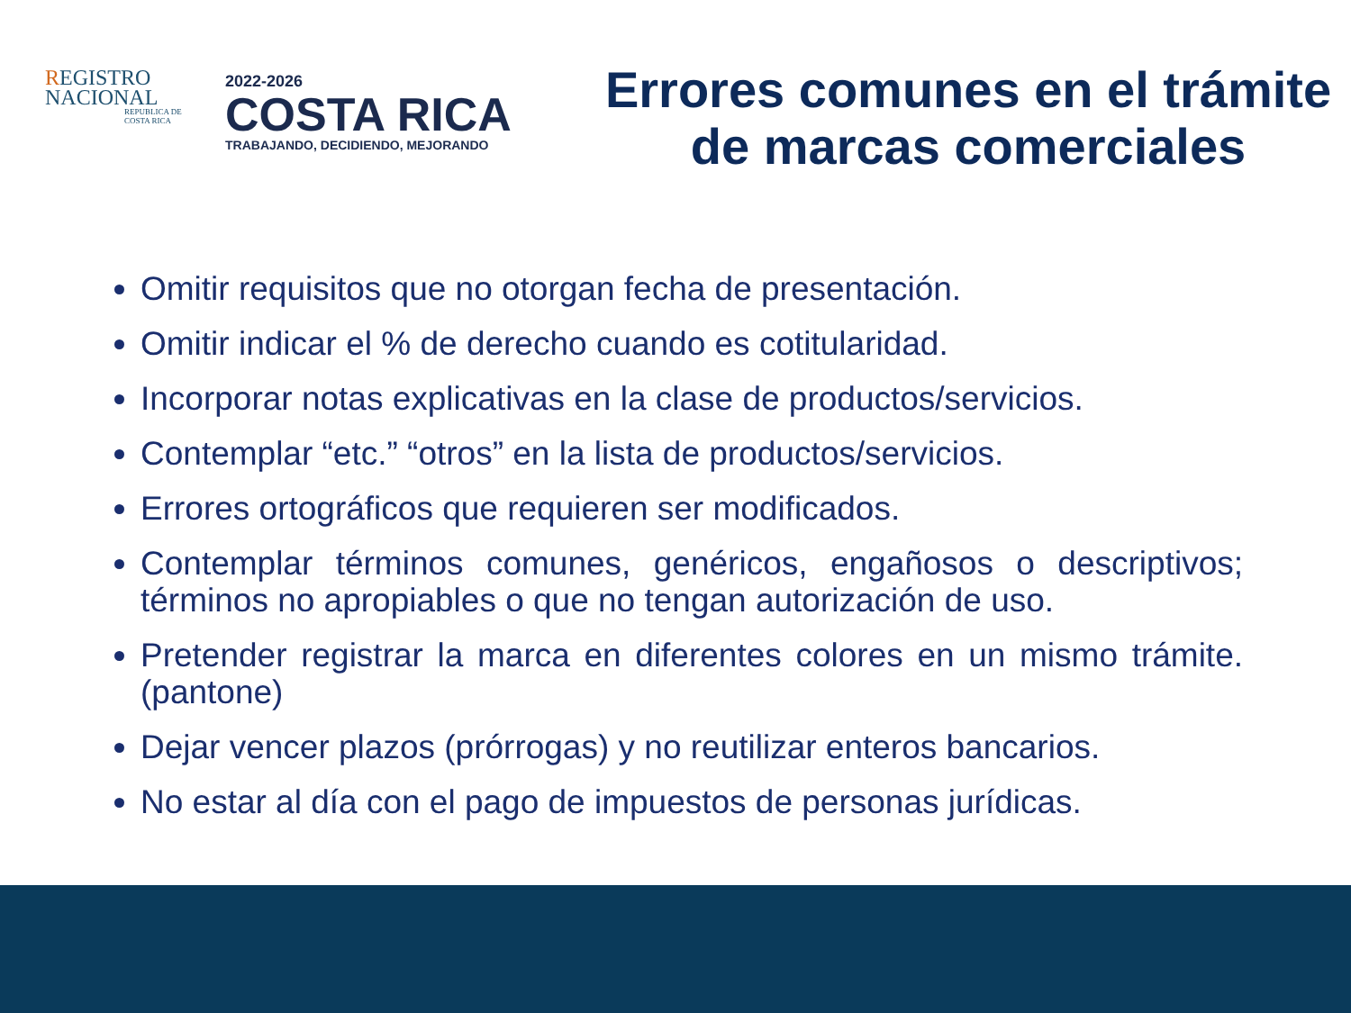REGISTRO
NACIONAL
REPUBLICA DE
COSTA RICA
2022-2026
COSTA RICA
TRABAJANDO, DECIDIENDO, MEJORANDO
Errores comunes en el trámite de marcas comerciales
Omitir requisitos que no otorgan fecha de presentación.
Omitir indicar el % de derecho cuando es cotitularidad.
Incorporar notas explicativas en la clase de productos/servicios.
Contemplar “etc.” “otros” en la lista de productos/servicios.
Errores ortográficos que requieren ser modificados.
Contemplar términos comunes, genéricos, engañosos o descriptivos; términos no apropiables o que no tengan autorización de uso.
Pretender registrar la marca en diferentes colores en un mismo trámite. (pantone)
Dejar vencer plazos (prórrogas) y no reutilizar enteros bancarios.
No estar al día con el pago de impuestos de personas jurídicas.